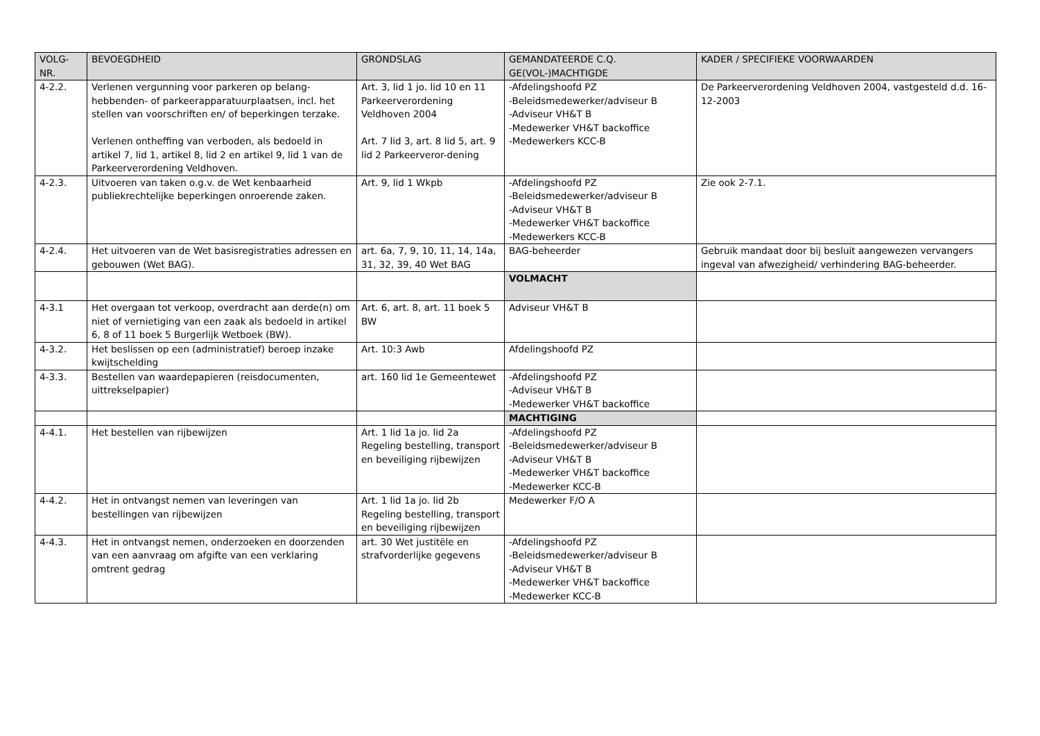| VOLG- NR. | BEVOEGDHEID | GRONDSLAG | GEMANDATEERDE C.Q. GE(VOL-)MACHTIGDE | KADER / SPECIFIEKE VOORWAARDEN |
| --- | --- | --- | --- | --- |
| 4-2.2. | Verlenen vergunning voor parkeren op belang-hebbenden- of parkeerapparatuurplaatsen, incl. het stellen van voorschriften en/ of beperkingen terzake. Verlenen ontheffing van verboden, als bedoeld in artikel 7, lid 1, artikel 8, lid 2 en artikel 9, lid 1 van de Parkeerverordening Veldhoven. | Art. 3, lid 1 jo. lid 10 en 11 Parkeerverordening Veldhoven 2004 Art. 7 lid 3, art. 8 lid 5, art. 9 lid 2 Parkeerveror-dening | -Afdelingshoofd PZ -Beleidsmedewerker/adviseur B -Adviseur VH&T B -Medewerker VH&T backoffice -Medewerkers KCC-B | De Parkeerverordening Veldhoven 2004, vastgesteld d.d. 16-12-2003 |
| 4-2.3. | Uitvoeren van taken o.g.v. de Wet kenbaarheid publiekrechtelijke beperkingen onroerende zaken. | Art. 9, lid 1 Wkpb | -Afdelingshoofd PZ -Beleidsmedewerker/adviseur B -Adviseur VH&T B -Medewerker VH&T backoffice -Medewerkers KCC-B | Zie ook 2-7.1. |
| 4-2.4. | Het uitvoeren van de Wet basisregistraties adressen en gebouwen (Wet BAG). | art. 6a, 7, 9, 10, 11, 14, 14a, 31, 32, 39, 40 Wet BAG | BAG-beheerder | Gebruik mandaat door bij besluit aangewezen vervangers ingeval van afwezigheid/ verhindering BAG-beheerder. |
| | | | VOLMACHT | |
| 4-3.1 | Het overgaan tot verkoop, overdracht aan derde(n) om niet of vernietiging van een zaak als bedoeld in artikel 6, 8 of 11 boek 5 Burgerlijk Wetboek (BW). | Art. 6, art. 8, art. 11 boek 5 BW | Adviseur VH&T B | |
| 4-3.2. | Het beslissen op een (administratief) beroep inzake kwijtschelding | Art. 10:3 Awb | Afdelingshoofd PZ | |
| 4-3.3. | Bestellen van waardepapieren (reisdocumenten, uittrekselpapier) | art. 160 lid 1e Gemeentewet | -Afdelingshoofd PZ -Adviseur VH&T B -Medewerker VH&T backoffice | |
| | | | MACHTIGING | |
| 4-4.1. | Het bestellen van rijbewijzen | Art. 1 lid 1a jo. lid 2a Regeling bestelling, transport en beveiliging rijbewijzen | -Afdelingshoofd PZ -Beleidsmedewerker/adviseur B -Adviseur VH&T B -Medewerker VH&T backoffice -Medewerker KCC-B | |
| 4-4.2. | Het in ontvangst nemen van leveringen van bestellingen van rijbewijzen | Art. 1 lid 1a jo. lid 2b Regeling bestelling, transport en beveiliging rijbewijzen | Medewerker F/O A | |
| 4-4.3. | Het in ontvangst nemen, onderzoeken en doorzenden van een aanvraag om afgifte van een verklaring omtrent gedrag | art. 30 Wet justitële en strafvorderlijke gegevens | -Afdelingshoofd PZ -Beleidsmedewerker/adviseur B -Adviseur VH&T B -Medewerker VH&T backoffice -Medewerker KCC-B | |